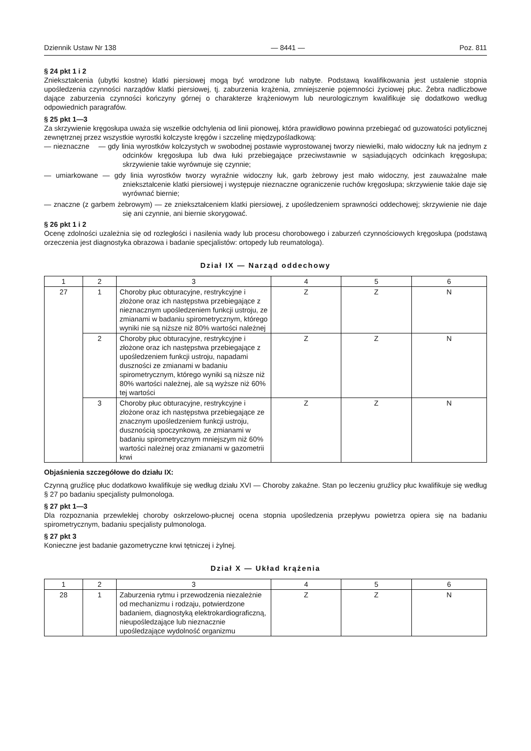Dziennik Ustaw Nr 138 — 8441 — Poz. 811
§ 24 pkt 1 i 2
Zniekształcenia (ubytki kostne) klatki piersiowej mogą być wrodzone lub nabyte. Podstawą kwalifikowania jest ustalenie stopnia upośledzenia czynności narządów klatki piersiowej, tj. zaburzenia krążenia, zmniejszenie pojemności życiowej płuc. Żebra nadliczbowe dające zaburzenia czynności kończyny górnej o charakterze krążeniowym lub neurologicznym kwalifikuje się dodatkowo według odpowiednich paragrafów.
§ 25 pkt 1—3
Za skrzywienie kręgosłupa uważa się wszelkie odchylenia od linii pionowej, która prawidłowo powinna przebiegać od guzowatości potylicznej zewnętrznej przez wszystkie wyrostki kolczyste kręgów i szczelinę międzypośladkową:
— nieznaczne — gdy linia wyrostków kolczystych w swobodnej postawie wyprostowanej tworzy niewielki, mało widoczny łuk na jednym z odcinków kręgosłupa lub dwa łuki przebiegające przeciwstawnie w sąsiadujących odcinkach kręgosłupa; skrzywienie takie wyrównuje się czynnie;
— umiarkowane — gdy linia wyrostków tworzy wyraźnie widoczny łuk, garb żebrowy jest mało widoczny, jest zauważalne małe zniekształcenie klatki piersiowej i występuje nieznaczne ograniczenie ruchów kręgosłupa; skrzywienie takie daje się wyrównać biernie;
— znaczne (z garbem żebrowym) — ze zniekształceniem klatki piersiowej, z upośledzeniem sprawności oddechowej; skrzywienie nie daje się ani czynnie, ani biernie skorygować.
§ 26 pkt 1 i 2
Ocenę zdolności uzależnia się od rozległości i nasilenia wady lub procesu chorobowego i zaburzeń czynnościowych kręgosłupa (podstawą orzeczenia jest diagnostyka obrazowa i badanie specjalistów: ortopedy lub reumatologa).
Dział IX — Narząd oddechowy
| 1 | 2 | 3 | 4 | 5 | 6 |
| --- | --- | --- | --- | --- | --- |
| 27 | 1 | Choroby płuc obturacyjne, restrykcyjne i złożone oraz ich następstwa przebiegające z nieznacznym upośledzeniem funkcji ustroju, ze zmianami w badaniu spirometrycznym, którego wyniki nie są niższe niż 80% wartości należnej | Z | Z | N |
| | 2 | Choroby płuc obturacyjne, restrykcyjne i złożone oraz ich następstwa przebiegające z upośledzeniem funkcji ustroju, napadami duszności ze zmianami w badaniu spirometrycznym, którego wyniki są niższe niż 80% wartości należnej, ale są wyższe niż 60% tej wartości | Z | Z | N |
| | 3 | Choroby płuc obturacyjne, restrykcyjne i złożone oraz ich następstwa przebiegające ze znacznym upośledzeniem funkcji ustroju, dusznością spoczynkową, ze zmianami w badaniu spirometrycznym mniejszym niż 60% wartości należnej oraz zmianami w gazometrii krwi | Z | Z | N |
Objaśnienia szczegółowe do działu IX:
Czynną gruźlicę płuc dodatkowo kwalifikuje się według działu XVI — Choroby zakaźne. Stan po leczeniu gruźlicy płuc kwalifikuje się według § 27 po badaniu specjalisty pulmonologa.
§ 27 pkt 1—3
Dla rozpoznania przewlekłej choroby oskrzelowo-płucnej ocena stopnia upośledzenia przepływu powietrza opiera się na badaniu spirometrycznym, badaniu specjalisty pulmonologa.
§ 27 pkt 3
Konieczne jest badanie gazometryczne krwi tętniczej i żylnej.
Dział X — Układ krążenia
| 1 | 2 | 3 | 4 | 5 | 6 |
| --- | --- | --- | --- | --- | --- |
| 28 | 1 | Zaburzenia rytmu i przewodzenia niezależnie od mechanizmu i rodzaju, potwierdzone badaniem, diagnostyką elektrokardiograficzną, nieupośledzające lub nieznacznie upośledzające wydolność organizmu | Z | Z | N |